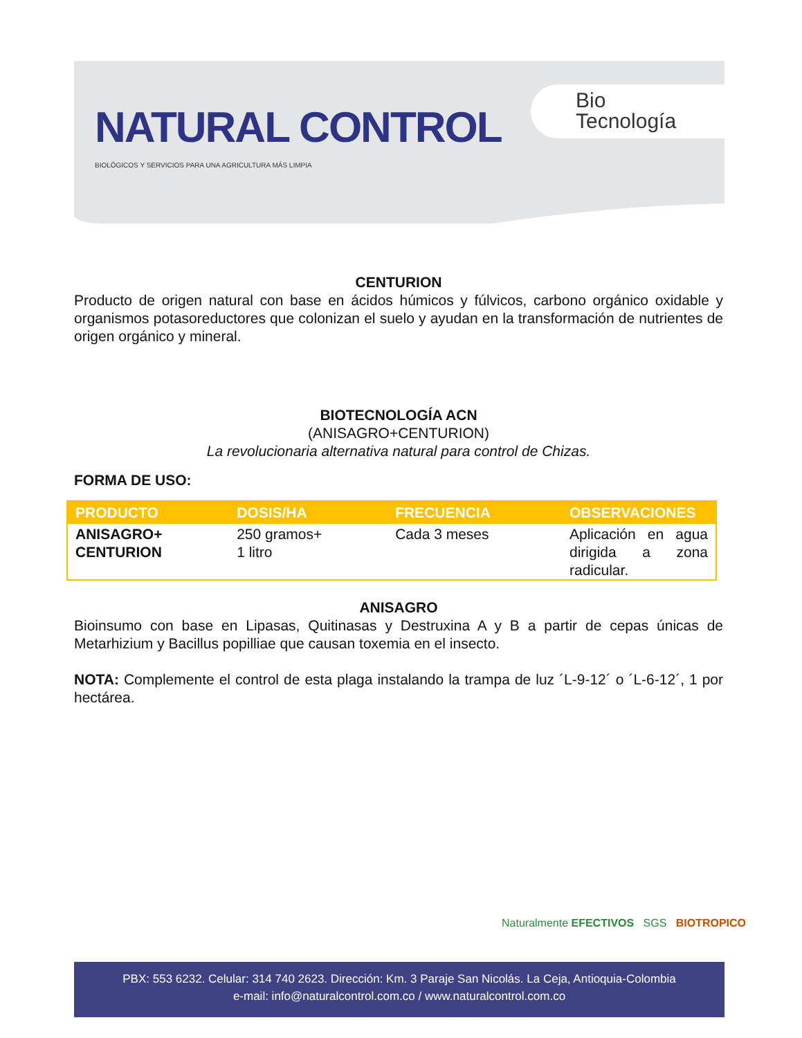NATURAL CONTROL
BIOLÓGICOS Y SERVICIOS PARA UNA AGRICULTURA MÁS LIMPIA
Bio
Tecnología
CENTURION
Producto de origen natural con base en ácidos húmicos y fúlvicos, carbono orgánico oxidable y organismos potasoreductores que colonizan el suelo y ayudan en la transformación de nutrientes de origen orgánico y mineral.
BIOTECNOLOGÍA ACN
(ANISAGRO+CENTURION)
La revolucionaria alternativa natural para control de Chizas.
FORMA DE USO:
| PRODUCTO | DOSIS/HA | FRECUENCIA | OBSERVACIONES |
| --- | --- | --- | --- |
| ANISAGRO+ CENTURION | 250 gramos+ 1 litro | Cada 3 meses | Aplicación en agua dirigida a zona radicular. |
ANISAGRO
Bioinsumo con base en Lipasas, Quitinasas y Destruxina A y B a partir de cepas únicas de Metarhizium y Bacillus popilliae que causan toxemia en el insecto.
NOTA: Complemente el control de esta plaga instalando la trampa de luz ´L-9-12´ o ´L-6-12´, 1 por hectárea.
Naturalmente EFECTIVOS SGS BIOTROPICO
PBX: 553 6232. Celular: 314 740 2623. Dirección: Km. 3 Paraje San Nicolás. La Ceja, Antioquia-Colombia
e-mail: info@naturalcontrol.com.co / www.naturalcontrol.com.co